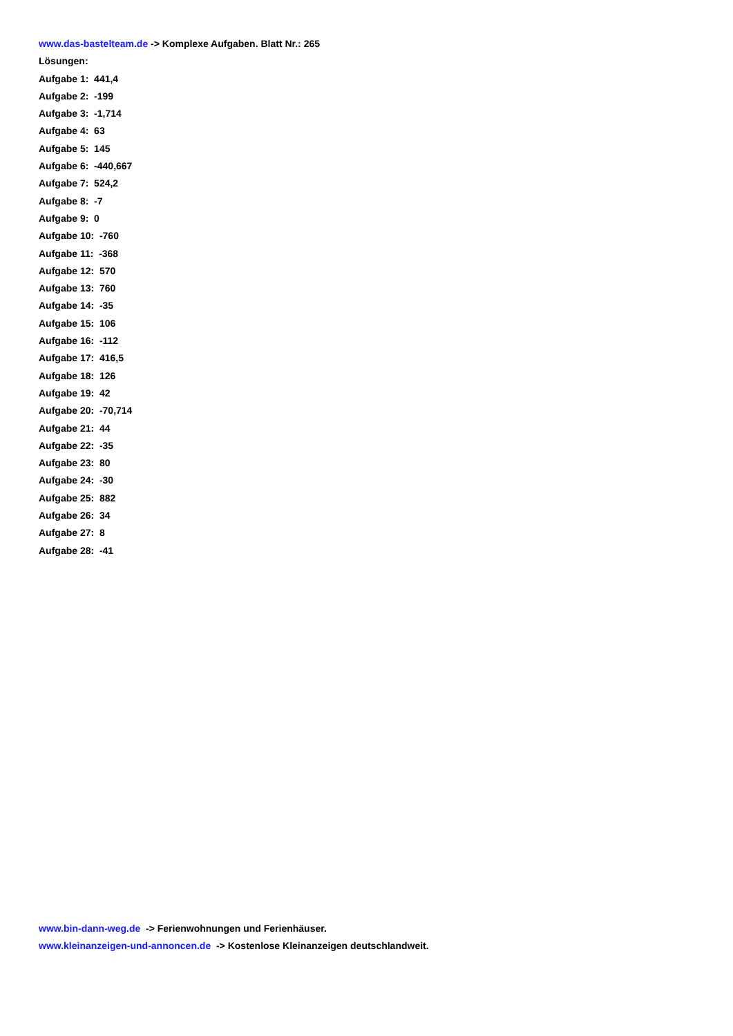www.das-bastelteam.de -> Komplexe Aufgaben. Blatt Nr.: 265
Lösungen:
Aufgabe 1: 441,4
Aufgabe 2: -199
Aufgabe 3: -1,714
Aufgabe 4: 63
Aufgabe 5: 145
Aufgabe 6: -440,667
Aufgabe 7: 524,2
Aufgabe 8: -7
Aufgabe 9: 0
Aufgabe 10: -760
Aufgabe 11: -368
Aufgabe 12: 570
Aufgabe 13: 760
Aufgabe 14: -35
Aufgabe 15: 106
Aufgabe 16: -112
Aufgabe 17: 416,5
Aufgabe 18: 126
Aufgabe 19: 42
Aufgabe 20: -70,714
Aufgabe 21: 44
Aufgabe 22: -35
Aufgabe 23: 80
Aufgabe 24: -30
Aufgabe 25: 882
Aufgabe 26: 34
Aufgabe 27: 8
Aufgabe 28: -41
www.bin-dann-weg.de -> Ferienwohnungen und Ferienhäuser.
www.kleinanzeigen-und-annoncen.de -> Kostenlose Kleinanzeigen deutschlandweit.